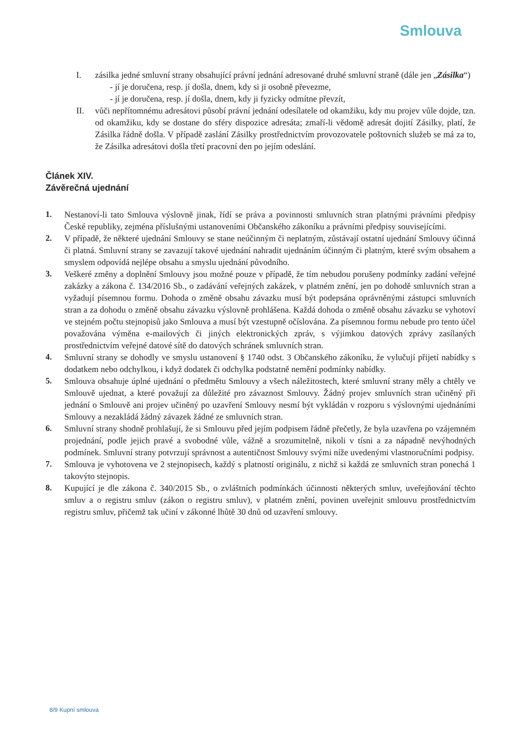Smlouva
I. zásilka jedné smluvní strany obsahující právní jednání adresované druhé smluvní straně (dále jen „Zásilka“)
- jí je doručena, resp. jí došla, dnem, kdy si ji osobně převezme,
- jí je doručena, resp. jí došla, dnem, kdy ji fyzicky odmítne převzít,
II. vůči nepřítomnému adresátovi působí právní jednání odesílatele od okamžiku, kdy mu projev vůle dojde, tzn. od okamžiku, kdy se dostane do sféry dispozice adresáta; zmaří-li vědomě adresát dojití Zásilky, platí, že Zásilka řádně došla. V případě zaslání Zásilky prostřednictvím provozovatele poštovních služeb se má za to, že Zásilka adresátovi došla třetí pracovní den po jejím odeslání.
Článek XIV.
Závěrečná ujednání
1. Nestanoví-li tato Smlouva výslovně jinak, řídí se práva a povinnosti smluvních stran platnými právními předpisy České republiky, zejména příslušnými ustanoveními Občanského zákoníku a právními předpisy souvisejícími.
2. V případě, že některé ujednání Smlouvy se stane neúčinným či neplatným, zůstávají ostatní ujednání Smlouvy účinná či platná. Smluvní strany se zavazují takové ujednání nahradit ujednáním účinným či platným, které svým obsahem a smyslem odpovídá nejlépe obsahu a smyslu ujednání původního.
3. Veškeré změny a doplnění Smlouvy jsou možné pouze v případě, že tím nebudou porušeny podmínky zadání veřejné zakázky a zákona č. 134/2016 Sb., o zadávání veřejných zakázek, v platném znění, jen po dohodě smluvních stran a vyžadují písemnou formu. Dohoda o změně obsahu závazku musí být podepsána oprávněnými zástupci smluvních stran a za dohodu o změně obsahu závazku výslovně prohlášena. Každá dohoda o změně obsahu závazku se vyhotoví ve stejném počtu stejnopisů jako Smlouva a musí být vzestupně očíslována. Za písemnou formu nebude pro tento účel považována výměna e-mailových či jiných elektronických zpráv, s výjimkou datových zprávy zasílaných prostřednictvím veřejné datové sítě do datových schránek smluvních stran.
4. Smluvní strany se dohodly ve smyslu ustanovení § 1740 odst. 3 Občanského zákoníku, že vylučují přijetí nabídky s dodatkem nebo odchylkou, i když dodatek či odchylka podstatně nemění podmínky nabídky.
5. Smlouva obsahuje úplné ujednání o předmětu Smlouvy a všech náležitostech, které smluvní strany měly a chtěly ve Smlouvě ujednat, a které považují za důležité pro závaznost Smlouvy. Žádný projev smluvních stran učiněný při jednání o Smlouvě ani projev učiněný po uzavření Smlouvy nesmí být vykládán v rozporu s výslovnými ujednáními Smlouvy a nezakládá žádný závazek žádné ze smluvních stran.
6. Smluvní strany shodně prohlašují, že si Smlouvu před jejím podpisem řádně přečetly, že byla uzavřena po vzájemném projednání, podle jejich pravé a svobodné vůle, vážně a srozumitelně, nikoli v tísni a za nápadně nevýhodných podmínek. Smluvní strany potvrzují správnost a autentičnost Smlouvy svými níže uvedenými vlastnoručními podpisy.
7. Smlouva je vyhotovena ve 2 stejnopisech, každý s platností originálu, z nichž si každá ze smluvních stran ponechá 1 takovýto stejnopis.
8. Kupující je dle zákona č. 340/2015 Sb., o zvláštních podmínkách účinnosti některých smluv, uveřejňování těchto smluv a o registru smluv (zákon o registru smluv), v platném znění, povinen uveřejnit smlouvu prostřednictvím registru smluv, přičemž tak učiní v zákonné lhůtě 30 dnů od uzavření smlouvy.
8/9 Kupní smlouva